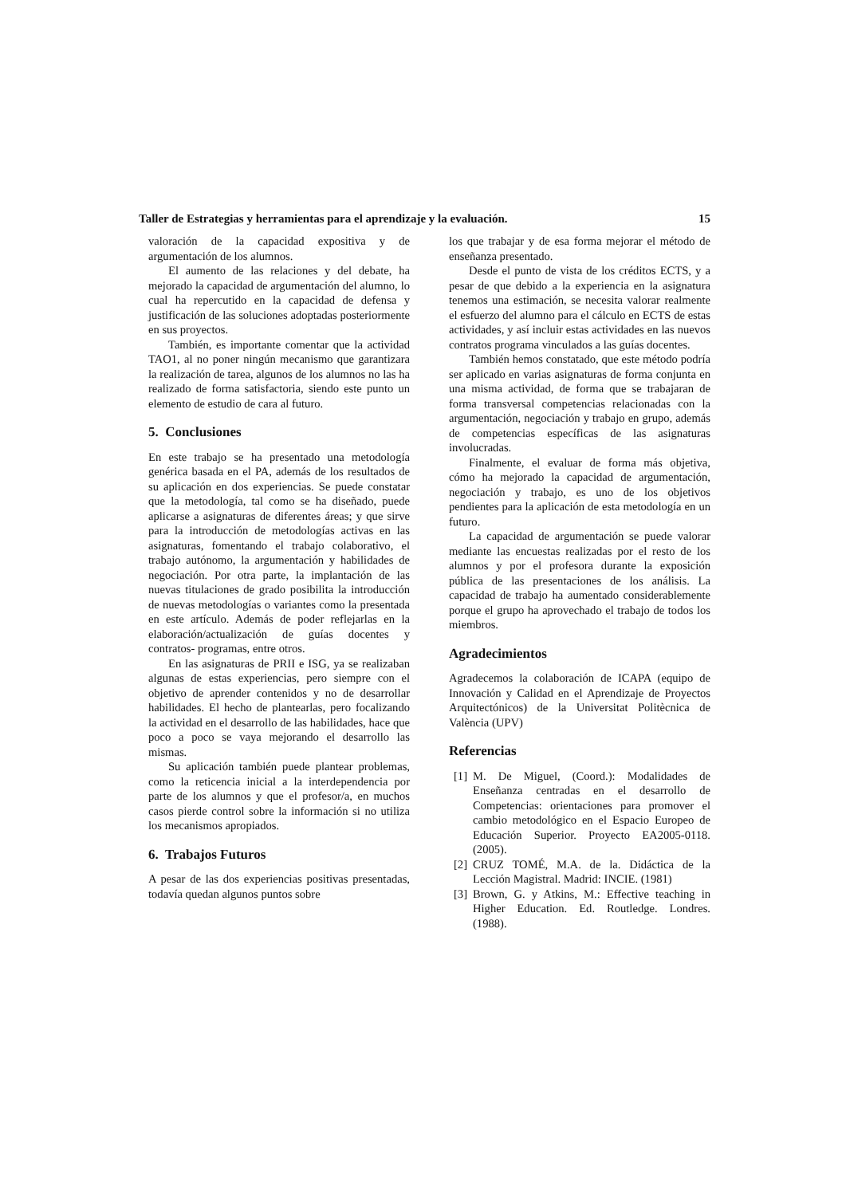Taller de Estrategias y herramientas para el aprendizaje y la evaluación. 15
valoración de la capacidad expositiva y de argumentación de los alumnos.
El aumento de las relaciones y del debate, ha mejorado la capacidad de argumentación del alumno, lo cual ha repercutido en la capacidad de defensa y justificación de las soluciones adoptadas posteriormente en sus proyectos.
También, es importante comentar que la actividad TAO1, al no poner ningún mecanismo que garantizara la realización de tarea, algunos de los alumnos no las ha realizado de forma satisfactoria, siendo este punto un elemento de estudio de cara al futuro.
5. Conclusiones
En este trabajo se ha presentado una metodología genérica basada en el PA, además de los resultados de su aplicación en dos experiencias. Se puede constatar que la metodología, tal como se ha diseñado, puede aplicarse a asignaturas de diferentes áreas; y que sirve para la introducción de metodologías activas en las asignaturas, fomentando el trabajo colaborativo, el trabajo autónomo, la argumentación y habilidades de negociación. Por otra parte, la implantación de las nuevas titulaciones de grado posibilita la introducción de nuevas metodologías o variantes como la presentada en este artículo. Además de poder reflejarlas en la elaboración/actualización de guías docentes y contratos- programas, entre otros.
En las asignaturas de PRII e ISG, ya se realizaban algunas de estas experiencias, pero siempre con el objetivo de aprender contenidos y no de desarrollar habilidades. El hecho de plantearlas, pero focalizando la actividad en el desarrollo de las habilidades, hace que poco a poco se vaya mejorando el desarrollo las mismas.
Su aplicación también puede plantear problemas, como la reticencia inicial a la interdependencia por parte de los alumnos y que el profesor/a, en muchos casos pierde control sobre la información si no utiliza los mecanismos apropiados.
6. Trabajos Futuros
A pesar de las dos experiencias positivas presentadas, todavía quedan algunos puntos sobre
los que trabajar y de esa forma mejorar el método de enseñanza presentado.
Desde el punto de vista de los créditos ECTS, y a pesar de que debido a la experiencia en la asignatura tenemos una estimación, se necesita valorar realmente el esfuerzo del alumno para el cálculo en ECTS de estas actividades, y así incluir estas actividades en las nuevos contratos programa vinculados a las guías docentes.
También hemos constatado, que este método podría ser aplicado en varias asignaturas de forma conjunta en una misma actividad, de forma que se trabajaran de forma transversal competencias relacionadas con la argumentación, negociación y trabajo en grupo, además de competencias específicas de las asignaturas involucradas.
Finalmente, el evaluar de forma más objetiva, cómo ha mejorado la capacidad de argumentación, negociación y trabajo, es uno de los objetivos pendientes para la aplicación de esta metodología en un futuro.
La capacidad de argumentación se puede valorar mediante las encuestas realizadas por el resto de los alumnos y por el profesora durante la exposición pública de las presentaciones de los análisis. La capacidad de trabajo ha aumentado considerablemente porque el grupo ha aprovechado el trabajo de todos los miembros.
Agradecimientos
Agradecemos la colaboración de ICAPA (equipo de Innovación y Calidad en el Aprendizaje de Proyectos Arquitectónicos) de la Universitat Politècnica de València (UPV)
Referencias
[1]
M. De Miguel, (Coord.): Modalidades de Enseñanza centradas en el desarrollo de Competencias: orientaciones para promover el cambio metodológico en el Espacio Europeo de Educación Superior. Proyecto EA2005-0118. (2005).
[2]
CRUZ TOMÉ, M.A. de la. Didáctica de la Lección Magistral. Madrid: INCIE. (1981)
[3]
Brown, G. y Atkins, M.: Effective teaching in Higher Education. Ed. Routledge. Londres. (1988).